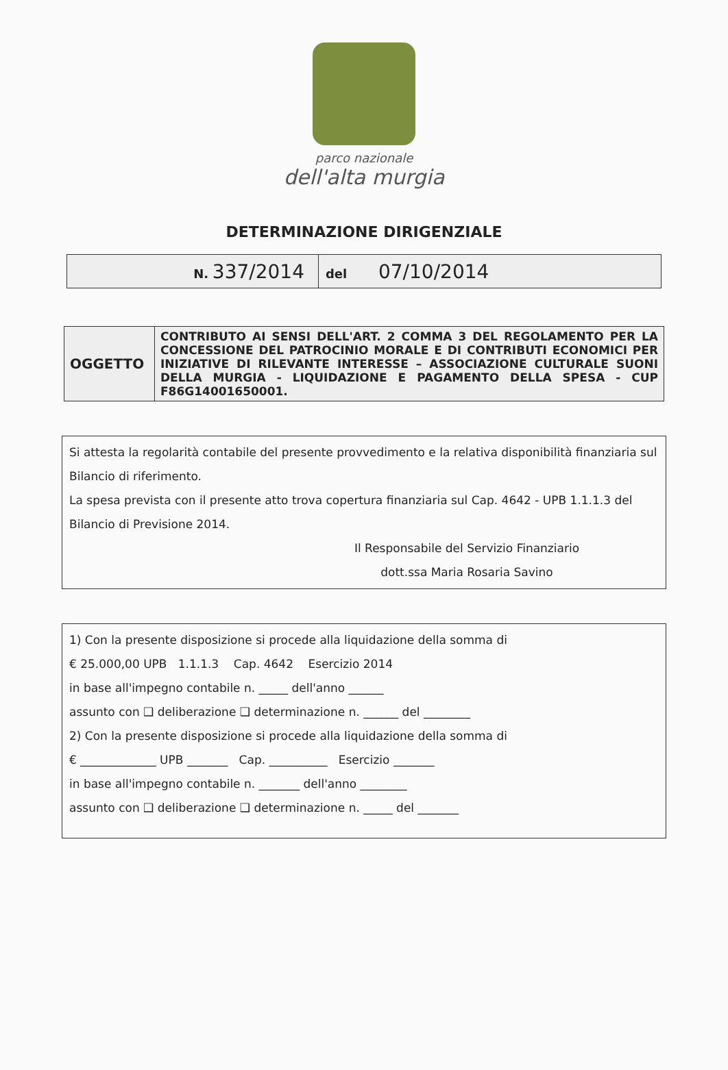parco nazionale
dell'alta murgia
DETERMINAZIONE DIRIGENZIALE
| N. 337/2014 | del 07/10/2014 |
| OGGETTO | CONTRIBUTO AI SENSI DELL'ART. 2 COMMA 3 DEL REGOLAMENTO PER LA CONCESSIONE DEL PATROCINIO MORALE E DI CONTRIBUTI ECONOMICI PER INIZIATIVE DI RILEVANTE INTERESSE – ASSOCIAZIONE CULTURALE SUONI DELLA MURGIA - LIQUIDAZIONE E PAGAMENTO DELLA SPESA - CUP F86G14001650001. |
Si attesta la regolarità contabile del presente provvedimento e la relativa disponibilità finanziaria sul Bilancio di riferimento.
La spesa prevista con il presente atto trova copertura finanziaria sul Cap. 4642 - UPB 1.1.1.3 del Bilancio di Previsione 2014.
Il Responsabile del Servizio Finanziario
dott.ssa Maria Rosaria Savino
1) Con la presente disposizione si procede alla liquidazione della somma di
€ 25.000,00 UPB 1.1.1.3 Cap. 4642 Esercizio 2014
in base all'impegno contabile n. _____ dell'anno ______
assunto con ❑ deliberazione ❑ determinazione n. ______ del ________
2) Con la presente disposizione si procede alla liquidazione della somma di
€ _____________ UPB _______ Cap. __________ Esercizio _______
in base all'impegno contabile n. _______ dell'anno ________
assunto con ❑ deliberazione ❑ determinazione n. _____ del _______